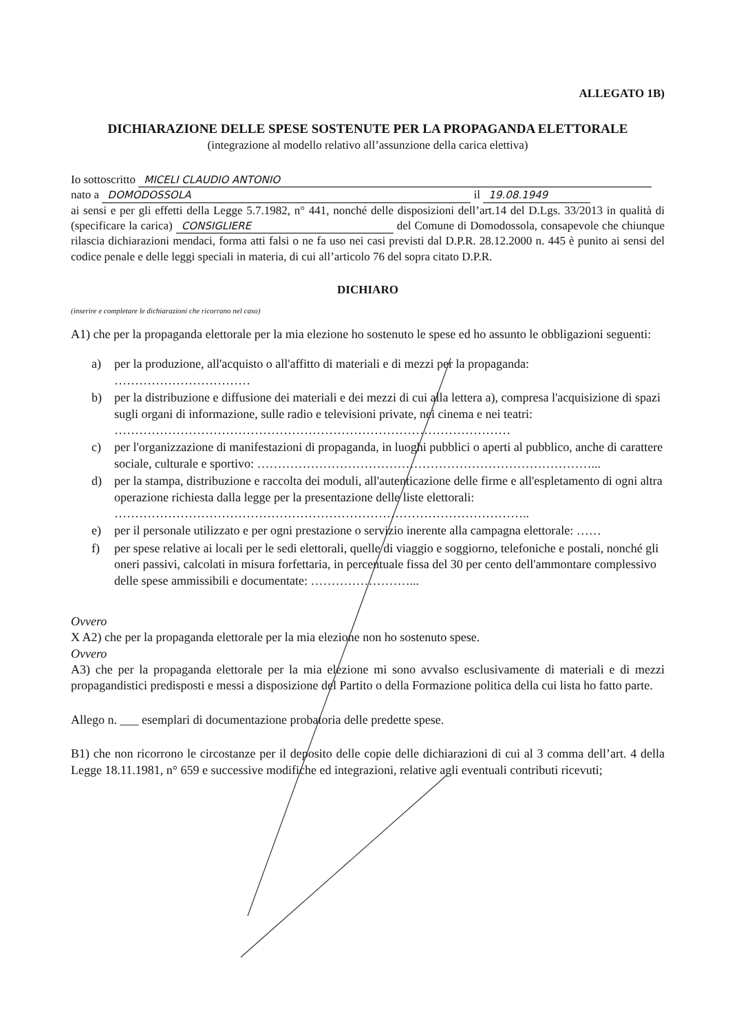ALLEGATO 1B)
DICHIARAZIONE DELLE SPESE SOSTENUTE PER LA PROPAGANDA ELETTORALE
(integrazione al modello relativo all’assunzione della carica elettiva)
Io sottoscritto MICELI CLAUDIO ANTONIO
nato a DOMODOSSOLA il 19.08.1949
ai sensi e per gli effetti della Legge 5.7.1982, n° 441, nonché delle disposizioni dell’art.14 del D.Lgs. 33/2013 in qualità di (specificare la carica) CONSIGLIERE del Comune di Domodossola, consapevole che chiunque rilascia dichiarazioni mendaci, forma atti falsi o ne fa uso nei casi previsti dal D.P.R. 28.12.2000 n. 445 è punito ai sensi del codice penale e delle leggi speciali in materia, di cui all’articolo 76 del sopra citato D.P.R.
DICHIARO
(inserire e completare le dichiarazioni che ricorrano nel caso)
A1) che per la propaganda elettorale per la mia elezione ho sostenuto le spese ed ho assunto le obbligazioni seguenti:
a) per la produzione, all'acquisto o all'affitto di materiali e di mezzi per la propaganda: ……………………………
b) per la distribuzione e diffusione dei materiali e dei mezzi di cui alla lettera a), compresa l'acquisizione di spazi sugli organi di informazione, sulle radio e televisioni private, nei cinema e nei teatri: ……………………………………………………………………………………
c) per l'organizzazione di manifestazioni di propaganda, in luoghi pubblici o aperti al pubblico, anche di carattere sociale, culturale e sportivo: ………………………………………………………………………...
d) per la stampa, distribuzione e raccolta dei moduli, all'autenticazione delle firme e all'espletamento di ogni altra operazione richiesta dalla legge per la presentazione delle liste elettorali: ………………………………………………………………………………………..
e) per il personale utilizzato e per ogni prestazione o servizio inerente alla campagna elettorale: ……
f) per spese relative ai locali per le sedi elettorali, quelle di viaggio e soggiorno, telefoniche e postali, nonché gli oneri passivi, calcolati in misura forfettaria, in percentuale fissa del 30 per cento dell'ammontare complessivo delle spese ammissibili e documentate: ……………………...
Ovvero
X A2) che per la propaganda elettorale per la mia elezione non ho sostenuto spese.
Ovvero
A3) che per la propaganda elettorale per la mia elezione mi sono avvalso esclusivamente di materiali e di mezzi propagandistici predisposti e messi a disposizione del Partito o della Formazione politica della cui lista ho fatto parte.
Allego n. ___ esemplari di documentazione probatoria delle predette spese.
B1) che non ricorrono le circostanze per il deposito delle copie delle dichiarazioni di cui al 3 comma dell’art. 4 della Legge 18.11.1981, n° 659 e successive modifiche ed integrazioni, relative agli eventuali contributi ricevuti;